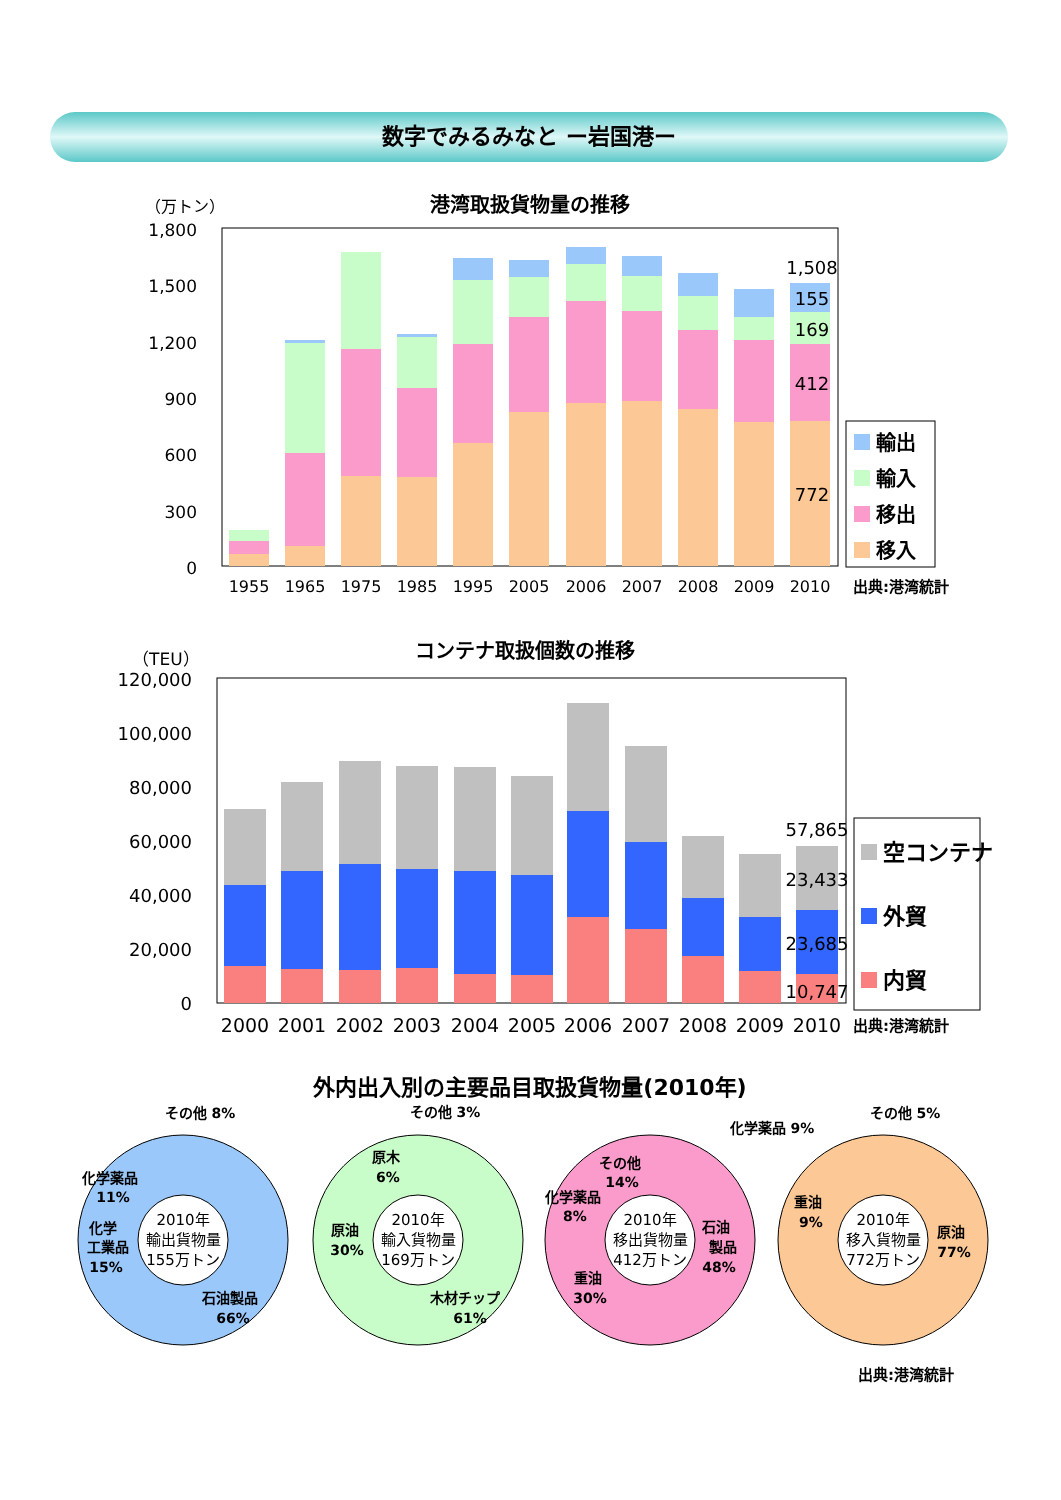数字でみるみなと ー岩国港ー
港湾取扱貨物量の推移
（万トン）
1,800
1,500
1,200
900
600
300
0
1,508
155
169
412
772
1955
1965
1975
1985
1995
2005
2006
2007
2008
2009
2010
輸出
輸入
移出
移入
出典:港湾統計
コンテナ取扱個数の推移
（TEU）
120,000
100,000
80,000
60,000
40,000
20,000
0
57,865
23,433
23,685
10,747
2000
2001
2002
2003
2004
2005
2006
2007
2008
2009
2010
空コンテナ
外貿
内貿
出典:港湾統計
外内出入別の主要品目取扱貨物量(2010年)
2010年
輸出貨物量
155万トン
2010年
輸入貨物量
169万トン
2010年
移出貨物量
412万トン
2010年
移入貨物量
772万トン
その他 8%
化学薬品
11%
化学
工業品
15%
石油製品
66%
その他 3%
原木
6%
原油
30%
木材チップ
61%
その他
14%
化学薬品
8%
石油
製品
48%
重油
30%
その他 5%
化学薬品 9%
重油
9%
原油
77%
出典:港湾統計